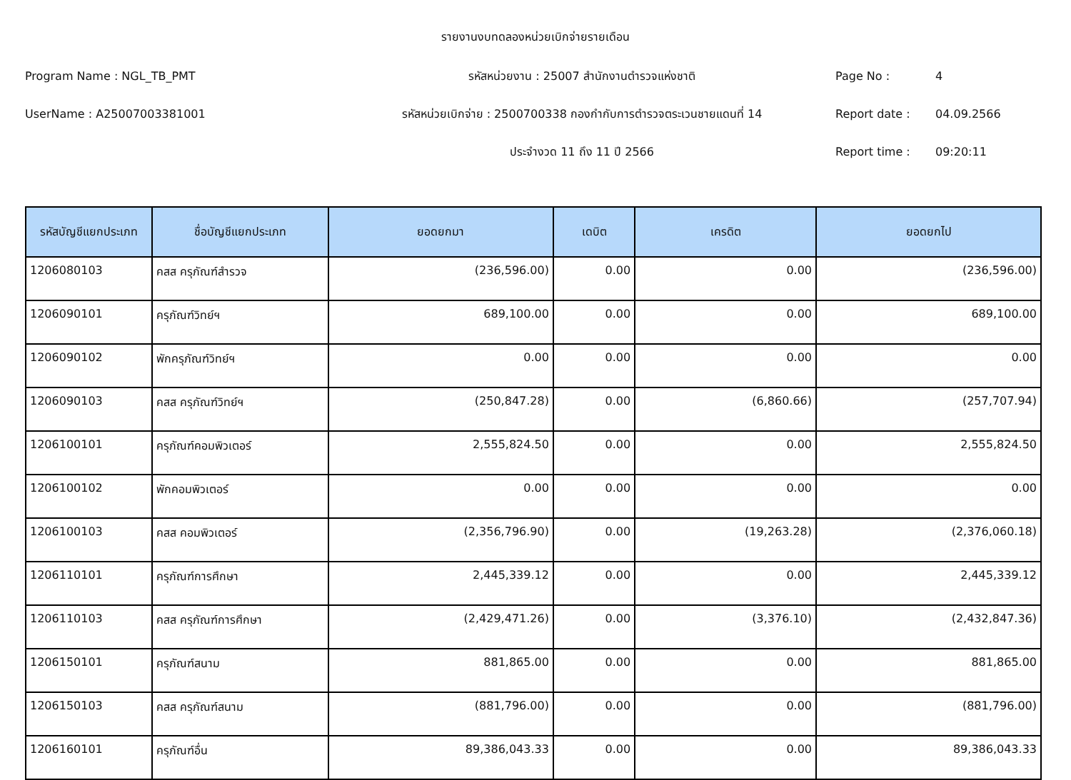รายงานงบทดลองหน่วยเบิกจ่ายรายเดือน
Program Name : NGL_TB_PMT รหัสหน่วยงาน : 25007 สำนักงานตำรวจแห่งชาติ Page No : 4
UserName : A25007003381001 รหัสหน่วยเบิกจ่าย : 2500700338 กองกำกับการตำรวจตระเวนชายแดนที่ 14 Report date : 04.09.2566
ประจำงวด 11 ถึง 11 ปี 2566 Report time : 09:20:11
| รหัสบัญชีแยกประเภท | ชื่อบัญชีแยกประเภท | ยอดยกมา | เดบิต | เครดิต | ยอดยกไป |
| --- | --- | --- | --- | --- | --- |
| 1206080103 | คสส ครุภัณฑ์สำรวจ | (236,596.00) | 0.00 | 0.00 | (236,596.00) |
| 1206090101 | ครุภัณฑ์วิทย์ฯ | 689,100.00 | 0.00 | 0.00 | 689,100.00 |
| 1206090102 | พักครุภัณฑ์วิทย์ฯ | 0.00 | 0.00 | 0.00 | 0.00 |
| 1206090103 | คสส ครุภัณฑ์วิทย์ฯ | (250,847.28) | 0.00 | (6,860.66) | (257,707.94) |
| 1206100101 | ครุภัณฑ์คอมพิวเตอร์ | 2,555,824.50 | 0.00 | 0.00 | 2,555,824.50 |
| 1206100102 | พักคอมพิวเตอร์ | 0.00 | 0.00 | 0.00 | 0.00 |
| 1206100103 | คสส คอมพิวเตอร์ | (2,356,796.90) | 0.00 | (19,263.28) | (2,376,060.18) |
| 1206110101 | ครุภัณฑ์การศึกษา | 2,445,339.12 | 0.00 | 0.00 | 2,445,339.12 |
| 1206110103 | คสส ครุภัณฑ์การศึกษา | (2,429,471.26) | 0.00 | (3,376.10) | (2,432,847.36) |
| 1206150101 | ครุภัณฑ์สนาม | 881,865.00 | 0.00 | 0.00 | 881,865.00 |
| 1206150103 | คสส ครุภัณฑ์สนาม | (881,796.00) | 0.00 | 0.00 | (881,796.00) |
| 1206160101 | ครุภัณฑ์อื่น | 89,386,043.33 | 0.00 | 0.00 | 89,386,043.33 |